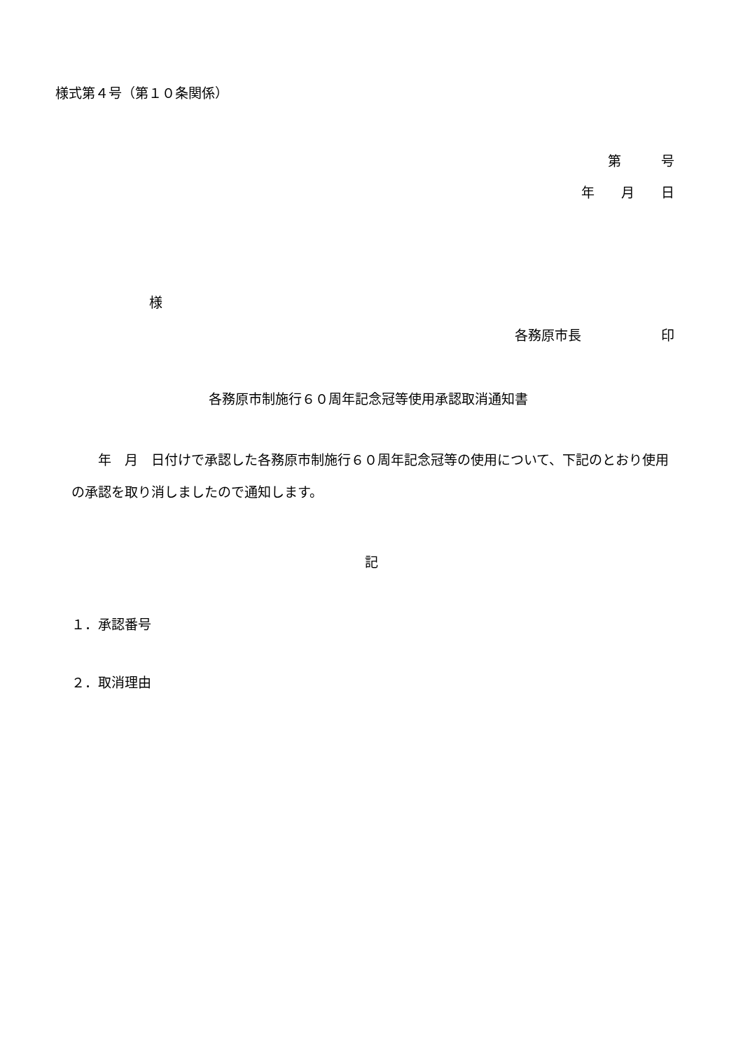様式第４号（第１０条関係）
第　　　号
年　　月　　日
様
各務原市長　　　　　　印
各務原市制施行６０周年記念冠等使用承認取消通知書
　　年　月　日付けで承認した各務原市制施行６０周年記念冠等の使用について、下記のとおり使用の承認を取り消しましたので通知します。
記
１．承認番号
２．取消理由